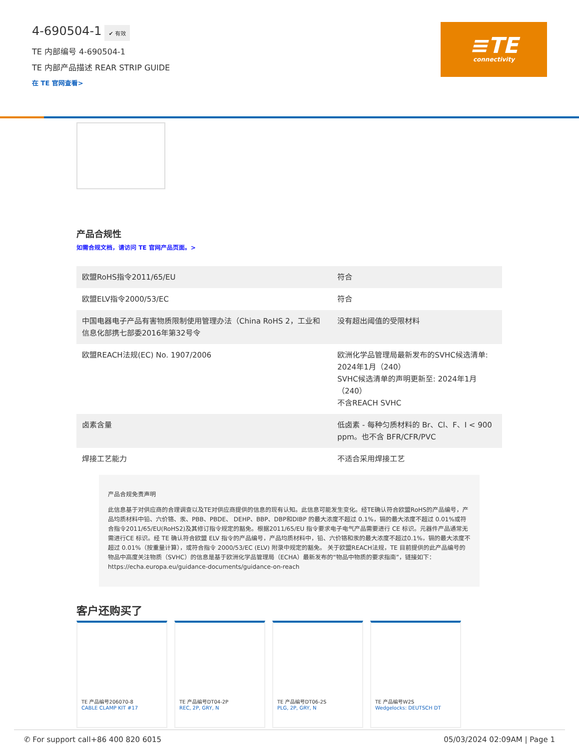4-690504-1
✔ 有效
TE 内部编号 4-690504-1
TE 内部产品描述 REAR STRIP GUIDE
在 TE 官网查看>
≡TE
connectivity
产品合规性
如需合规文档，请访问 TE 官网产品页面。>
| 欧盟RoHS指令2011/65/EU | 符合 |
| 欧盟ELV指令2000/53/EC | 符合 |
| 中国电器电子产品有害物质限制使用管理办法（China RoHS 2，工业和信息化部携七部委2016年第32号令 | 没有超出阈值的受限材料 |
| 欧盟REACH法规(EC) No. 1907/2006 | 欧洲化学品管理局最新发布的SVHC候选清单: 2024年1月（240） SVHC候选清单的声明更新至: 2024年1月（240） 不含REACH SVHC |
| 卤素含量 | 低卤素 - 每种匀质材料的 Br、Cl、F、I < 900 ppm。也不含 BFR/CFR/PVC |
| 焊接工艺能力 | 不适合采用焊接工艺 |
产品合规免责声明
此信息基于对供应商的合理调查以及TE对供应商提供的信息的现有认知。此信息可能发生变化。经TE确认符合欧盟RoHS的产品编号，产品均质材料中铅、六价铬、汞、PBB、PBDE、 DEHP、BBP、DBP和DIBP 的最大浓度不超过 0.1%，镉的最大浓度不超过 0.01%或符合指令2011/65/EU(RoHS2)及其修订指令规定的豁免。根据2011/65/EU 指令要求电子电气产品需要进行 CE 标识。元器件产品通常无需进行CE 标识。经 TE 确认符合欧盟 ELV 指令的产品编号，产品均质材料中，铅、六价铬和汞的最大浓度不超过0.1%，镉的最大浓度不超过 0.01%（按重量计算），或符合指令 2000/53/EC (ELV) 附录中规定的豁免。 关于欧盟REACH法规，TE 目前提供的此产品编号的物品中高度关注物质（SVHC）的信息是基于欧洲化学品管理局（ECHA）最新发布的“物品中物质的要求指南”，链接如下：https://echa.europa.eu/guidance-documents/guidance-on-reach
客户还购买了
TE 产品编号206070-8
CABLE CLAMP KIT #17
TE 产品编号DT04-2P
REC, 2P, GRY, N
TE 产品编号DT06-2S
PLG, 2P, GRY, N
TE 产品编号W2S
Wedgelocks: DEUTSCH DT
✆ For support call+86 400 820 6015 05/03/2024 02:09AM | Page 1